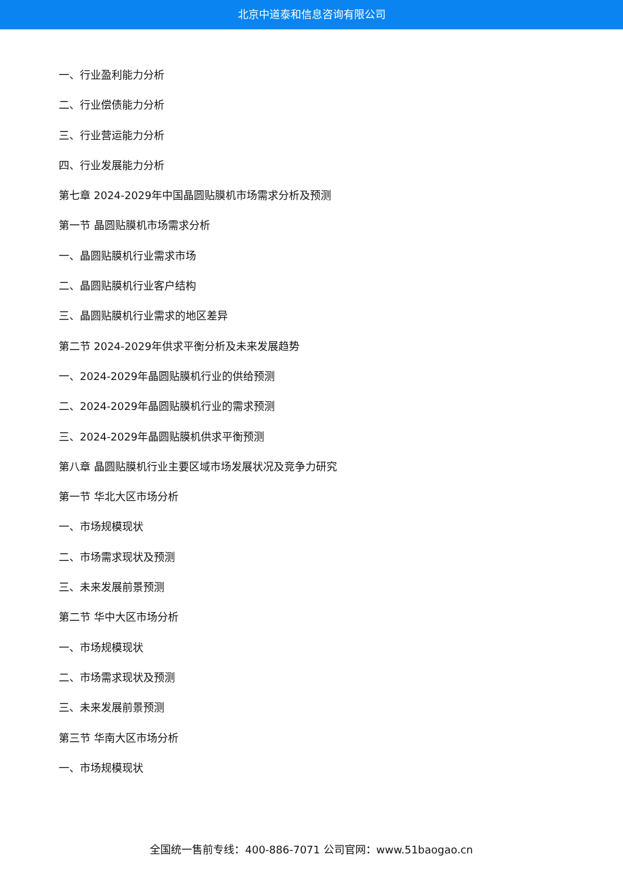北京中道泰和信息咨询有限公司
一、行业盈利能力分析
二、行业偿债能力分析
三、行业营运能力分析
四、行业发展能力分析
第七章 2024-2029年中国晶圆贴膜机市场需求分析及预测
第一节 晶圆贴膜机市场需求分析
一、晶圆贴膜机行业需求市场
二、晶圆贴膜机行业客户结构
三、晶圆贴膜机行业需求的地区差异
第二节 2024-2029年供求平衡分析及未来发展趋势
一、2024-2029年晶圆贴膜机行业的供给预测
二、2024-2029年晶圆贴膜机行业的需求预测
三、2024-2029年晶圆贴膜机供求平衡预测
第八章 晶圆贴膜机行业主要区域市场发展状况及竞争力研究
第一节 华北大区市场分析
一、市场规模现状
二、市场需求现状及预测
三、未来发展前景预测
第二节 华中大区市场分析
一、市场规模现状
二、市场需求现状及预测
三、未来发展前景预测
第三节 华南大区市场分析
一、市场规模现状
全国统一售前专线：400-886-7071 公司官网：www.51baogao.cn